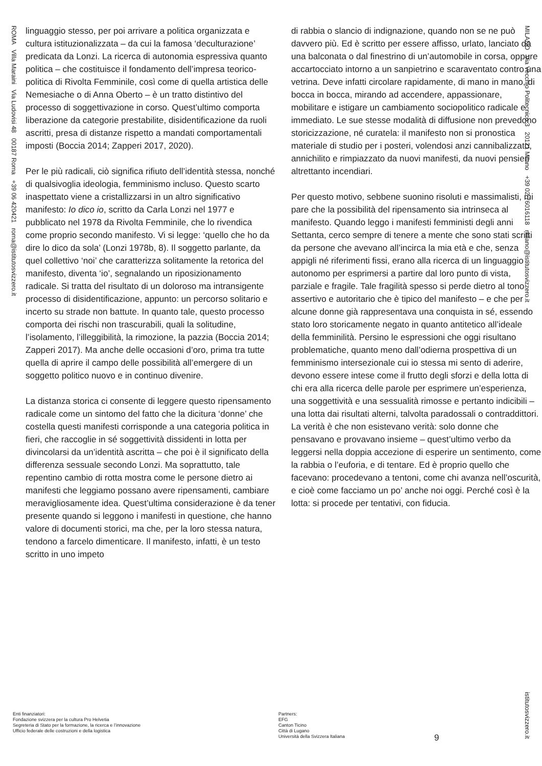ROMA Villa Maraini Via Ludovisi 48 00187 Roma +39 06 420421 roma@istitutosvizzero.it
MILANO Via Vecchio Politecnico 3 20121 Milano +39 02 76016118 milano@istitutosvizzero.it
istitutosvizzero.it
linguaggio stesso, per poi arrivare a politica organizzata e cultura istituzionalizzata – da cui la famosa ‘deculturazione’ predicata da Lonzi. La ricerca di autonomia espressiva quanto politica – che costituisce il fondamento dell’impresa teorico-politica di Rivolta Femminile, così come di quella artistica delle Nemesiache o di Anna Oberto – è un tratto distintivo del processo di soggettivazione in corso. Quest’ultimo comporta liberazione da categorie prestabilite, disidentificazione da ruoli ascritti, presa di distanze rispetto a mandati comportamentali imposti (Boccia 2014; Zapperi 2017, 2020).
Per le più radicali, ciò significa rifiuto dell’identità stessa, nonché di qualsivoglia ideologia, femminismo incluso. Questo scarto inaspettato viene a cristallizzarsi in un altro significativo manifesto: Io dico io, scritto da Carla Lonzi nel 1977 e pubblicato nel 1978 da Rivolta Femminile, che lo rivendica come proprio secondo manifesto. Vi si legge: ‘quello che ho da dire lo dico da sola’ (Lonzi 1978b, 8). Il soggetto parlante, da quel collettivo ‘noi’ che caratterizza solitamente la retorica del manifesto, diventa ‘io’, segnalando un riposizionamento radicale. Si tratta del risultato di un doloroso ma intransigente processo di disidentificazione, appunto: un percorso solitario e incerto su strade non battute. In quanto tale, questo processo comporta dei rischi non trascurabili, quali la solitudine, l’isolamento, l’illeggibilità, la rimozione, la pazzia (Boccia 2014; Zapperi 2017). Ma anche delle occasioni d’oro, prima tra tutte quella di aprire il campo delle possibilità all’emergere di un soggetto politico nuovo e in continuo divenire.
La distanza storica ci consente di leggere questo ripensamento radicale come un sintomo del fatto che la dicitura ‘donne’ che costella questi manifesti corrisponde a una categoria politica in fieri, che raccoglie in sé soggettività dissidenti in lotta per divincolarsi da un’identità ascritta – che poi è il significato della differenza sessuale secondo Lonzi. Ma soprattutto, tale repentino cambio di rotta mostra come le persone dietro ai manifesti che leggiamo possano avere ripensamenti, cambiare meravigliosamente idea. Quest’ultima considerazione è da tener presente quando si leggono i manifesti in questione, che hanno valore di documenti storici, ma che, per la loro stessa natura, tendono a farcelo dimenticare. Il manifesto, infatti, è un testo scritto in uno impeto
di rabbia o slancio di indignazione, quando non se ne può davvero più. Ed è scritto per essere affisso, urlato, lanciato da una balconata o dal finestrino di un’automobile in corsa, oppure accartocciato intorno a un sanpietrino e scaraventato contro una vetrina. Deve infatti circolare rapidamente, di mano in mano, di bocca in bocca, mirando ad accendere, appassionare, mobilitare e istigare un cambiamento sociopolitico radicale e immediato. Le sue stesse modalità di diffusione non prevedono storicizzazione, né curatela: il manifesto non si pronostica materiale di studio per i posteri, volendosi anzi cannibalizzato, annichilito e rimpiazzato da nuovi manifesti, da nuovi pensieri altrettanto incendiari.
Per questo motivo, sebbene suonino risoluti e massimalisti, mi pare che la possibilità del ripensamento sia intrinseca al manifesto. Quando leggo i manifesti femministi degli anni Settanta, cerco sempre di tenere a mente che sono stati scritti da persone che avevano all’incirca la mia età e che, senza appigli né riferimenti fissi, erano alla ricerca di un linguaggio autonomo per esprimersi a partire dal loro punto di vista, parziale e fragile. Tale fragilità spesso si perde dietro al tono assertivo e autoritario che è tipico del manifesto – e che per alcune donne già rappresentava una conquista in sé, essendo stato loro storicamente negato in quanto antitetico all’ideale della femminilità. Persino le espressioni che oggi risultano problematiche, quanto meno dall’odierna prospettiva di un femminismo intersezionale cui io stessa mi sento di aderire, devono essere intese come il frutto degli sforzi e della lotta di chi era alla ricerca delle parole per esprimere un’esperienza, una soggettività e una sessualità rimosse e pertanto indicibili – una lotta dai risultati alterni, talvolta paradossali o contraddittori. La verità è che non esistevano verità: solo donne che pensavano e provavano insieme – quest’ultimo verbo da leggersi nella doppia accezione di esperire un sentimento, come la rabbia o l’euforia, e di tentare. Ed è proprio quello che facevano: procedevano a tentoni, come chi avanza nell’oscurità, e cioè come facciamo un po’ anche noi oggi. Perché così è la lotta: si procede per tentativi, con fiducia.
Enti finanziatori:
Fondazione svizzera per la cultura Pro Helvetia
Segreteria di Stato per la formazione, la ricerca e l’innovazione
Ufficio federale delle costruzioni e della logistica
Partners:
EFG
Canton Ticino
Città di Lugano
Università della Svizzera Italiana
9